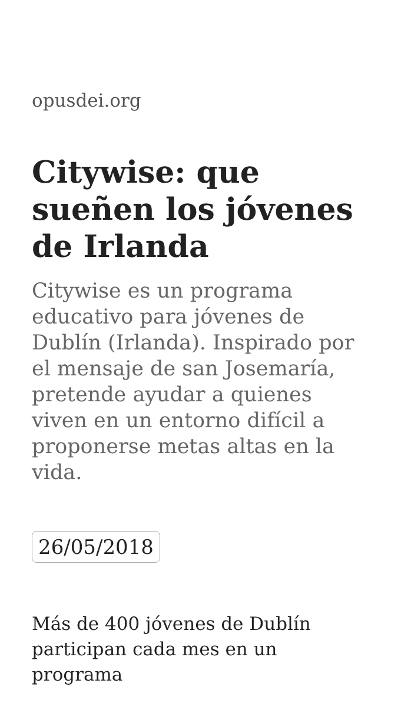opusdei.org
Citywise: que sueñen los jóvenes de Irlanda
Citywise es un programa educativo para jóvenes de Dublín (Irlanda). Inspirado por el mensaje de san Josemaría, pretende ayudar a quienes viven en un entorno difícil a proponerse metas altas en la vida.
26/05/2018
Más de 400 jóvenes de Dublín participan cada mes en un programa